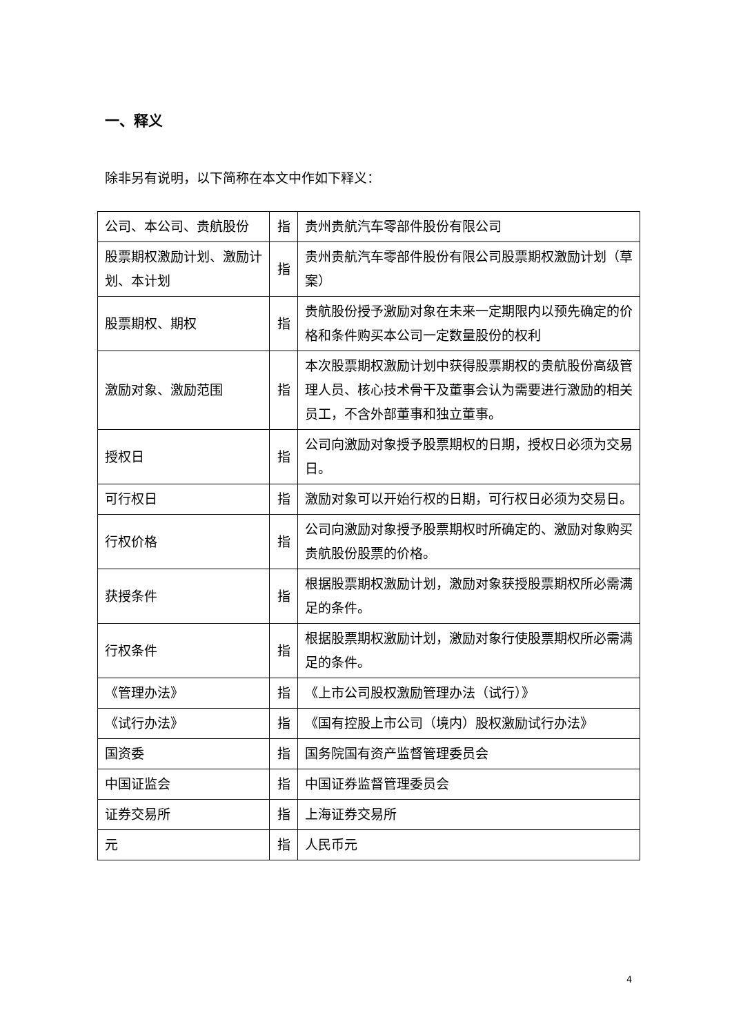一、释义
除非另有说明，以下简称在本文中作如下释义：
| 公司、本公司、贵航股份 | 指 | 贵州贵航汽车零部件股份有限公司 |
| 股票期权激励计划、激励计划、本计划 | 指 | 贵州贵航汽车零部件股份有限公司股票期权激励计划（草案） |
| 股票期权、期权 | 指 | 贵航股份授予激励对象在未来一定期限内以预先确定的价格和条件购买本公司一定数量股份的权利 |
| 激励对象、激励范围 | 指 | 本次股票期权激励计划中获得股票期权的贵航股份高级管理人员、核心技术骨干及董事会认为需要进行激励的相关员工，不含外部董事和独立董事。 |
| 授权日 | 指 | 公司向激励对象授予股票期权的日期，授权日必须为交易日。 |
| 可行权日 | 指 | 激励对象可以开始行权的日期，可行权日必须为交易日。 |
| 行权价格 | 指 | 公司向激励对象授予股票期权时所确定的、激励对象购买贵航股份股票的价格。 |
| 获授条件 | 指 | 根据股票期权激励计划，激励对象获授股票期权所必需满足的条件。 |
| 行权条件 | 指 | 根据股票期权激励计划，激励对象行使股票期权所必需满足的条件。 |
| 《管理办法》 | 指 | 《上市公司股权激励管理办法（试行）》 |
| 《试行办法》 | 指 | 《国有控股上市公司（境内）股权激励试行办法》 |
| 国资委 | 指 | 国务院国有资产监督管理委员会 |
| 中国证监会 | 指 | 中国证券监督管理委员会 |
| 证券交易所 | 指 | 上海证券交易所 |
| 元 | 指 | 人民币元 |
4